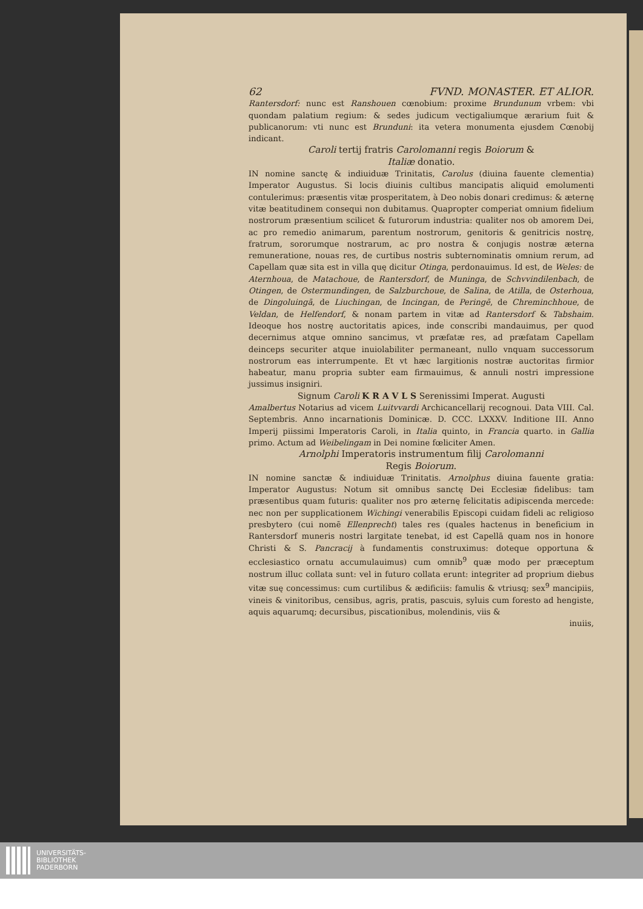62 FVND. MONASTER. ET ALIOR.
Rantersdorf: nunc est Ranshouen cœnobium: proxime Brundunum vrbem: vbi quondam palatium regium: & sedes judicum vectigaliumque ærarium fuit & publicanorum: vti nunc est Brunduni: ita vetera monumenta ejusdem Cœnobij indicant.
Caroli tertij fratris Carolomanni regis Boiorum &
Italiæ donatio.
IN nomine sanctę & indiuiduæ Trinitatis, Carolus (diuina fauente clementia) Imperator Augustus. Si locis diuinis cultibus mancipatis aliquid emolumenti contulerimus: præsentis vitæ prosperitatem, à Deo nobis donari credimus: & æternę vitæ beatitudinem consequi non dubitamus. Quapropter comperiat omnium fidelium nostrorum præsentium scilicet & futurorum industria: qualiter nos ob amorem Dei, ac pro remedio animarum, parentum nostrorum, genitoris & genitricis nostrę, fratrum, sororumque nostrarum, ac pro nostra & conjugis nostræ æterna remuneratione, nouas res, de curtibus nostris subternominatis omnium rerum, ad Capellam quæ sita est in villa quę dicitur Otinga, perdonauimus. Id est, de Weles: de Aternhoua, de Matachoue, de Rantersdorf, de Muninga, de Schvvindilenbach, de Otingen, de Ostermundingen, de Salzburchoue, de Salina, de Atilla, de Osterhoua, de Dingoluingā, de Liuchingan, de Incingan, de Peringē, de Chreminchhoue, de Veldan, de Helfendorf, & nonam partem in vitæ ad Rantersdorf & Tabshaim. Ideoque hos nostrę auctoritatis apices, inde conscribi mandauimus, per quod decernimus atque omnino sancimus, vt præfatæ res, ad præfatam Capellam deinceps securiter atque inuiolabiliter permaneant, nullo vnquam successorum nostrorum eas interrumpente. Et vt hæc largitionis nostræ auctoritas firmior habeatur, manu propria subter eam firmauimus, & annuli nostri impressione jussimus insigniri.
Signum Caroli K R A V L S Serenissimi Imperat. Augusti
Amalbertus Notarius ad vicem Luitvvardi Archicancellarij recognoui. Data VIII. Cal. Septembris. Anno incarnationis Dominicæ. D. CCC. LXXXV. Inditione III. Anno Imperij piissimi Imperatoris Caroli, in Italia quinto, in Francia quarto. in Gallia primo. Actum ad Weibelingam in Dei nomine fœliciter Amen.
Arnolphi Imperatoris instrumentum filij Carolomanni
Regis Boiorum.
IN nomine sanctæ & indiuiduæ Trinitatis. Arnolphus diuina fauente gratia: Imperator Augustus: Notum sit omnibus sanctę Dei Ecclesiæ fidelibus: tam præsentibus quam futuris: qualiter nos pro æternę felicitatis adipiscenda mercede: nec non per supplicationem Wichingi venerabilis Episcopi cuidam fideli ac religioso presbytero (cui nomē Ellenprecht) tales res (quales hactenus in beneficium in Rantersdorf muneris nostri largitate tenebat, id est Capellā quam nos in honore Christi & S. Pancracij à fundamentis construximus: doteque opportuna & ecclesiastico ornatu accumulauimus) cum omnib<sup>9</sup> quæ modo per præceptum nostrum illuc collata sunt: vel in futuro collata erunt: integriter ad proprium diebus vitæ suę concessimus: cum curtilibus & ædificiis: famulis & vtriusq; sex<sup>9</sup> mancipiis, vineis & vinitoribus, censibus, agris, pratis, pascuis, syluis cum foresto ad hengiste, aquis aquarumq; decursibus, piscationibus, molendinis, viis &
inuiis,
UNIVERSITÄTS-
BIBLIOTHEK
PADERBORN